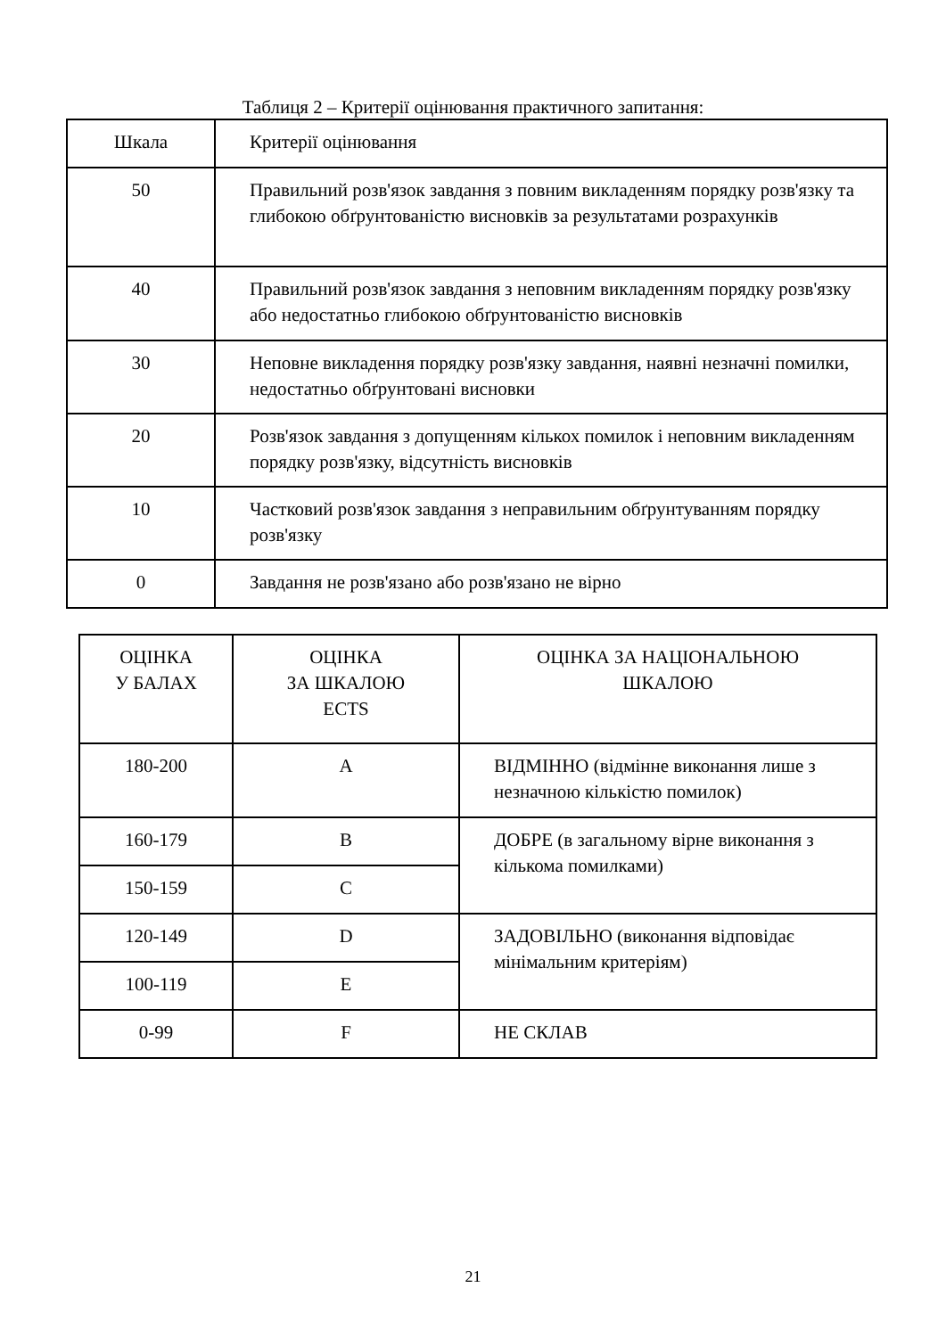Таблиця 2 – Критерії оцінювання практичного запитання:
| Шкала | Критерії оцінювання |
| 50 | Правильний розв'язок завдання з повним викладенням порядку розв'язку та глибокою обґрунтованістю висновків за результатами розрахунків |
| 40 | Правильний розв'язок завдання з неповним викладенням порядку розв'язку або недостатньо глибокою обґрунтованістю висновків |
| 30 | Неповне викладення порядку розв'язку завдання, наявні незначні помилки, недостатньо обґрунтовані висновки |
| 20 | Розв'язок завдання з допущенням кількох помилок і неповним викладенням порядку розв'язку, відсутність висновків |
| 10 | Частковий розв'язок завдання з неправильним обґрунтуванням порядку розв'язку |
| 0 | Завдання не розв'язано або розв'язано не вірно |
| ОЦІНКА У БАЛАХ | ОЦІНКА ЗА ШКАЛОЮ ECTS | ОЦІНКА ЗА НАЦІОНАЛЬНОЮ ШКАЛОЮ |
| 180-200 | A | ВІДМІННО (відмінне виконання лише з незначною кількістю помилок) |
| 160-179 | B | ДОБРЕ (в загальному вірне виконання з кількома помилками) |
| 150-159 | C | |
| 120-149 | D | ЗАДОВІЛЬНО (виконання відповідає мінімальним критеріям) |
| 100-119 | E | |
| 0-99 | F | НЕ СКЛАВ |
21